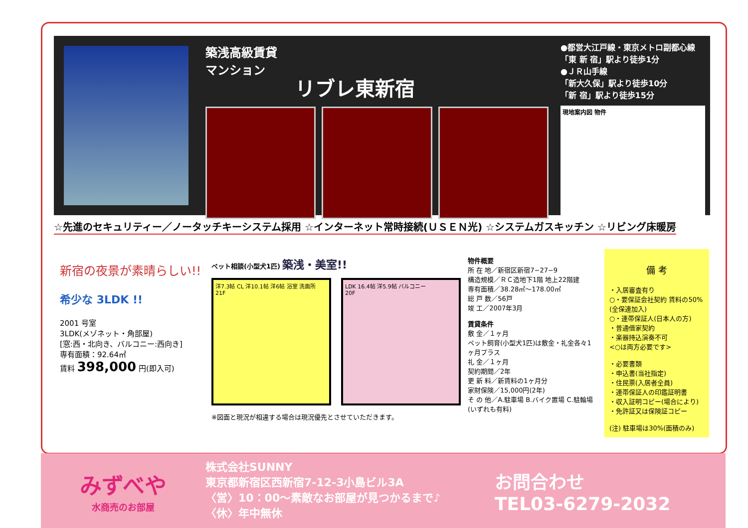築浅高級賃貸
マンション
リブレ東新宿
●都営大江戸線・東京メトロ副都心線
「東 新 宿」駅より徒歩1分
●ＪＲ山手線
「新大久保」駅より徒歩10分
「新 宿」駅より徒歩15分
現地案内図 物件
☆先進のセキュリティー／ノータッチキーシステム採用 ☆インターネット常時接続(ＵＳＥＮ光) ☆システムガスキッチン ☆リビング床暖房
新宿の夜景が素晴らしい!!
希少な 3LDK !!
2001 号室
3LDK(メゾネット・角部屋)
[窓:西・北向き、バルコニー:西向き]
専有面積：92.64㎡
賃料 398,000 円(即入可)
ペット相談(小型犬1匹) 築浅・美室!!
洋7.3帖 CL 洋10.1帖 洋6帖 浴室 洗面所
21F
LDK 16.4帖 洋5.9帖 バルコニー
20F
※図面と現況が相違する場合は現況優先とさせていただきます。
物件概要
所 在 地／新宿区新宿7−27−9
構造規模／ＲＣ造地下1階 地上22階建
専有面積／38.28㎡〜178.00㎡
総 戸 数／56戸
竣 工／2007年3月
賃貸条件
敷 金／１ヶ月
ペット飼育(小型犬1匹)は敷金・礼金各々1ヶ月プラス
礼 金／１ヶ月
契約期間／2年
更 新 料／新賃料の1ヶ月分
家財保険／15,000円(2年)
そ の 他／A.駐車場 B.バイク置場 C.駐輪場(いずれも有料)
備 考
・入居審査有り
○・要保証会社契約 賃料の50%(全保連加入)
○・連帯保証人(日本人の方)
・普通借家契約
・楽器持込演奏不可
<○は両方必要です>
・必要書類
・申込書(当社指定)
・住民票(入居者全員)
・連帯保証人の印鑑証明書
・収入証明コピー(場合により)
・免許証又は保険証コピー
(注) 駐車場は30%(面積のみ)
みずべや
水商売のお部屋
株式会社SUNNY
東京都新宿区西新宿7-12-3小島ビル3A
〈営〉10：00〜素敵なお部屋が見つかるまで♪
〈休〉年中無休
お問合わせ
TEL03-6279-2032